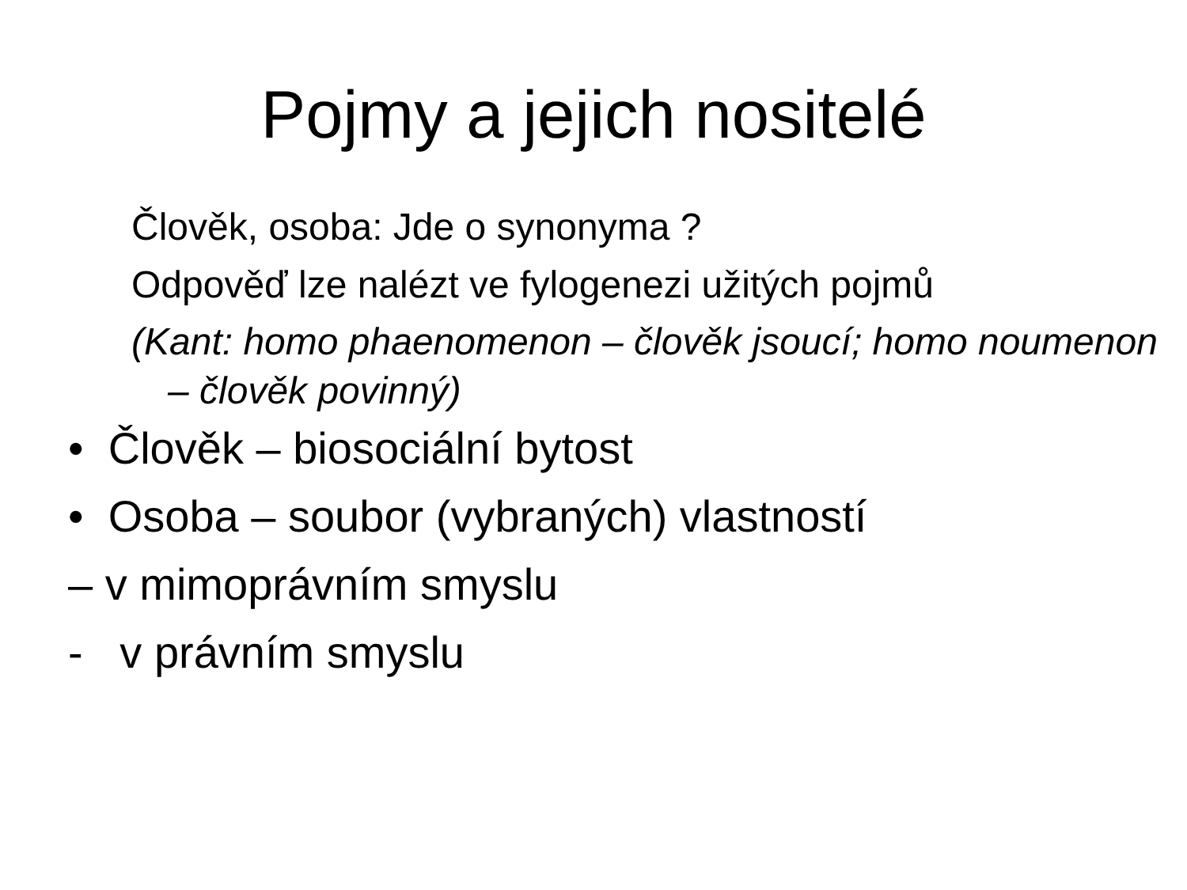Pojmy a jejich nositelé
Člověk, osoba: Jde o synonyma ?
Odpověď lze nalézt ve fylogenezi užitých pojmů
(Kant: homo phaenomenon – člověk jsoucí; homo noumenon – člověk povinný)
• Člověk – biosociální bytost
• Osoba – soubor (vybraných) vlastností
– v mimoprávním smyslu
- v právním smyslu